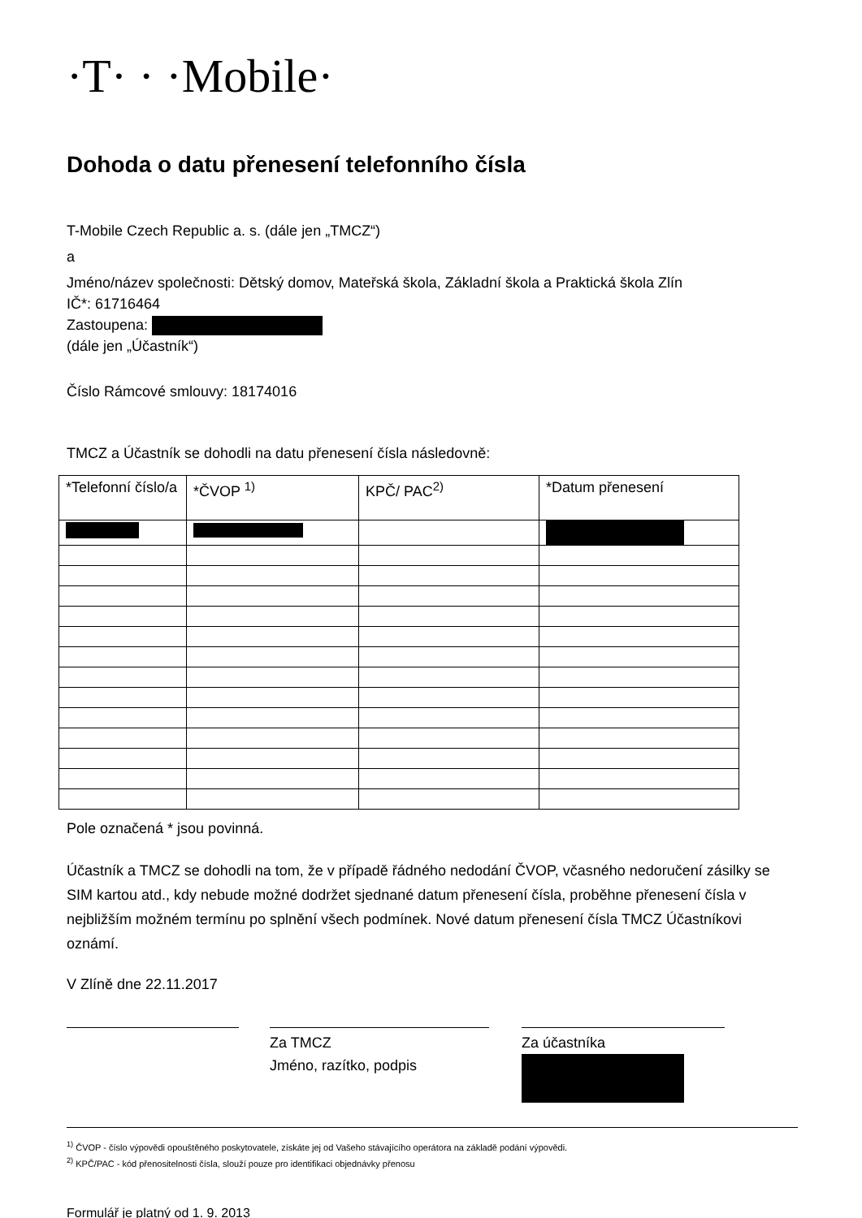·T· · ·Mobile·
Dohoda o datu přenesení telefonního čísla
T-Mobile Czech Republic a. s. (dále jen „TMCZ“)
a
Jméno/název společnosti: Dětský domov, Mateřská škola, Základní škola a Praktická škola Zlín
IČ*: 61716464
Zastoupena:
(dále jen „Účastník“)
Číslo Rámcové smlouvy: 18174016
TMCZ a Účastník se dohodli na datu přenesení čísla následovně:
| *Telefonní číslo/a | *ČVOP <sup>1)</sup> | KPČ/ PAC<sup>2)</sup> | *Datum přenesení |
| --- | --- | --- | --- |
Pole označená * jsou povinná.
Účastník a TMCZ se dohodli na tom, že v případě řádného nedodání ČVOP, včasného nedoručení zásilky se SIM kartou atd., kdy nebude možné dodržet sjednané datum přenesení čísla, proběhne přenesení čísla v nejbližším možném termínu po splnění všech podmínek. Nové datum přenesení čísla TMCZ Účastníkovi oznámí.
V Zlíně dne 22.11.2017
Za TMCZ
Jméno, razítko, podpis
Za účastníka
<sup>1)</sup> ČVOP - číslo výpovědi opouštěného poskytovatele, získáte jej od Vašeho stávajícího operátora na základě podání výpovědi.
<sup>2)</sup> KPČ/PAC - kód přenositelnosti čísla, slouží pouze pro identifikaci objednávky přenosu
Formulář je platný od 1. 9. 2013